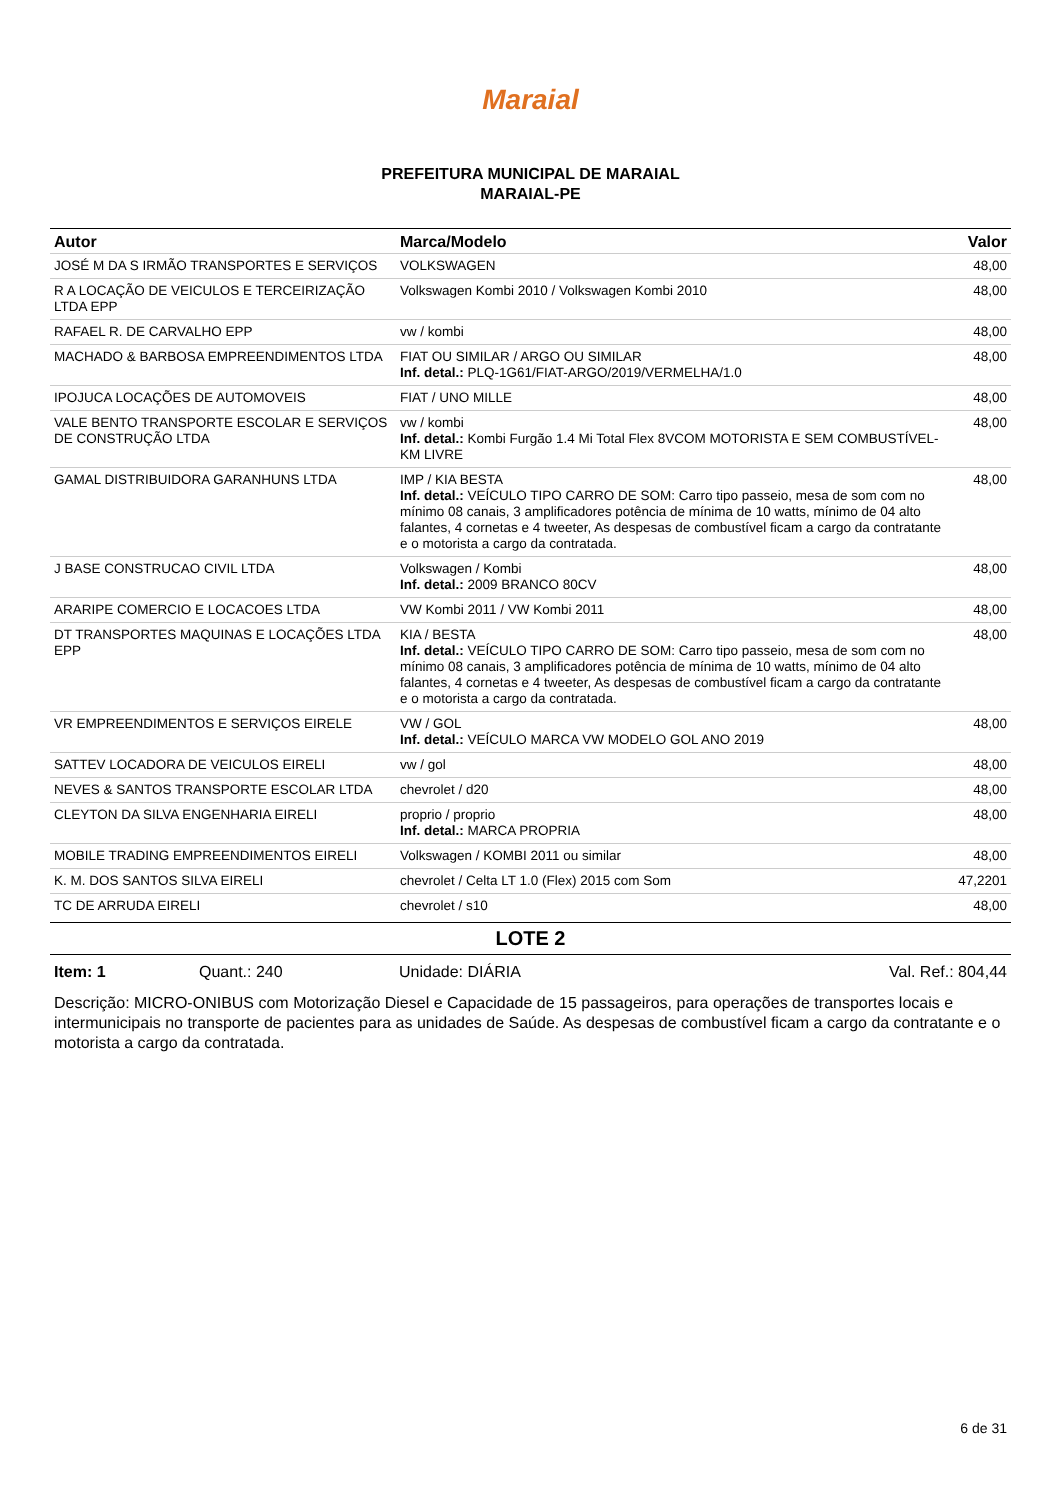Maraial
PREFEITURA MUNICIPAL DE MARAIAL
MARAIAL-PE
| Autor | Marca/Modelo | Valor |
| --- | --- | --- |
| JOSÉ M DA S IRMÃO TRANSPORTES E SERVIÇOS | VOLKSWAGEN | 48,00 |
| R A LOCAÇÃO DE VEICULOS E TERCEIRIZAÇÃO LTDA EPP | Volkswagen Kombi 2010 / Volkswagen Kombi 2010 | 48,00 |
| RAFAEL R. DE CARVALHO EPP | vw / kombi | 48,00 |
| MACHADO & BARBOSA EMPREENDIMENTOS LTDA | FIAT OU SIMILAR / ARGO OU SIMILAR Inf. detal.: PLQ-1G61/FIAT-ARGO/2019/VERMELHA/1.0 | 48,00 |
| IPOJUCA LOCAÇÕES DE AUTOMOVEIS | FIAT / UNO MILLE | 48,00 |
| VALE BENTO TRANSPORTE ESCOLAR E SERVIÇOS DE CONSTRUÇÃO LTDA | vw / kombi Inf. detal.: Kombi Furgão 1.4 Mi Total Flex 8VCOM MOTORISTA E SEM COMBUSTÍVEL- KM LIVRE | 48,00 |
| GAMAL DISTRIBUIDORA GARANHUNS LTDA | IMP / KIA BESTA Inf. detal.: VEÍCULO TIPO CARRO DE SOM: Carro tipo passeio, mesa de som com no mínimo 08 canais, 3 amplificadores potência de mínima de 10 watts, mínimo de 04 alto falantes, 4 cornetas e 4 tweeter, As despesas de combustível ficam a cargo da contratante e o motorista a cargo da contratada. | 48,00 |
| J BASE CONSTRUCAO CIVIL LTDA | Volkswagen / Kombi Inf. detal.: 2009 BRANCO 80CV | 48,00 |
| ARARIPE COMERCIO E LOCACOES LTDA | VW Kombi 2011 / VW Kombi 2011 | 48,00 |
| DT TRANSPORTES MAQUINAS E LOCAÇÕES LTDA EPP | KIA / BESTA Inf. detal.: VEÍCULO TIPO CARRO DE SOM: Carro tipo passeio, mesa de som com no mínimo 08 canais, 3 amplificadores potência de mínima de 10 watts, mínimo de 04 alto falantes, 4 cornetas e 4 tweeter, As despesas de combustível ficam a cargo da contratante e o motorista a cargo da contratada. | 48,00 |
| VR EMPREENDIMENTOS E SERVIÇOS EIRELE | VW / GOL Inf. detal.: VEÍCULO MARCA VW MODELO GOL ANO 2019 | 48,00 |
| SATTEV LOCADORA DE VEICULOS EIRELI | vw / gol | 48,00 |
| NEVES & SANTOS TRANSPORTE ESCOLAR LTDA | chevrolet / d20 | 48,00 |
| CLEYTON DA SILVA ENGENHARIA EIRELI | proprio / proprio Inf. detal.: MARCA PROPRIA | 48,00 |
| MOBILE TRADING EMPREENDIMENTOS EIRELI | Volkswagen / KOMBI 2011 ou similar | 48,00 |
| K. M. DOS SANTOS SILVA EIRELI | chevrolet / Celta LT 1.0 (Flex) 2015 com Som | 47,2201 |
| TC DE ARRUDA EIRELI | chevrolet / s10 | 48,00 |
LOTE 2
Item: 1 Quant.: 240 Unidade: DIÁRIA Val. Ref.: 804,44
Descrição: MICRO-ONIBUS com Motorização Diesel e Capacidade de 15 passageiros, para operações de transportes locais e intermunicipais no transporte de pacientes para as unidades de Saúde. As despesas de combustível ficam a cargo da contratante e o motorista a cargo da contratada.
6 de 31